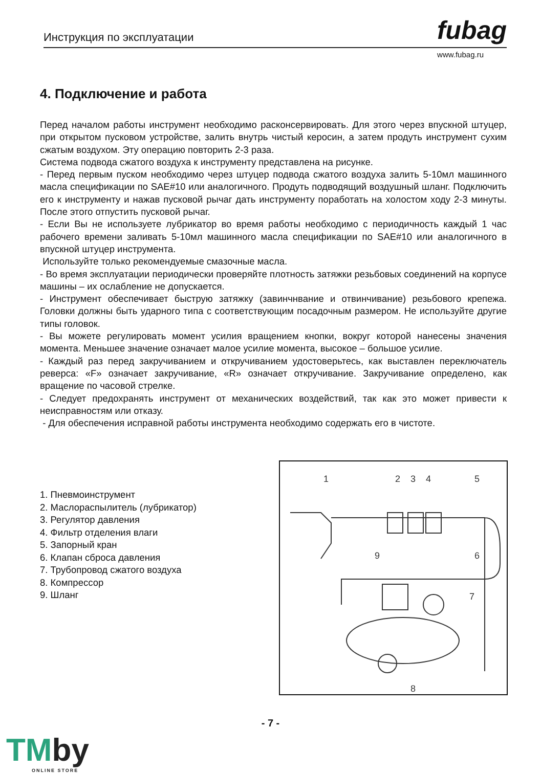Инструкция по эксплуатации fubag
www.fubag.ru
4. Подключение и работа
Перед началом работы инструмент необходимо расконсервировать. Для этого через впускной штуцер, при открытом пусковом устройстве, залить внутрь чистый керосин, а затем продуть инструмент сухим сжатым воздухом. Эту операцию повторить 2-3 раза.
Система подвода сжатого воздуха к инструменту представлена на рисунке.
- Перед первым пуском необходимо через штуцер подвода сжатого воздуха залить 5-10мл машинного масла спецификации по SAE#10 или аналогичного. Продуть подводящий воздушный шланг. Подключить его к инструменту и нажав пусковой рычаг дать инструменту поработать на холостом ходу 2-3 минуты. После этого отпустить пусковой рычаг.
- Если Вы не используете лубрикатор во время работы необходимо с периодичность каждый 1 час рабочего времени заливать 5-10мл машинного масла спецификации по SAE#10 или аналогичного в впускной штуцер инструмента.
Используйте только рекомендуемые смазочные масла.
- Во время эксплуатации периодически проверяйте плотность затяжки резьбовых соединений на корпусе машины – их ослабление не допускается.
- Инструмент обеспечивает быструю затяжку (завинчнвание и отвинчивание) резьбового крепежа. Головки должны быть ударного типа с соответствующим посадочным размером. Не используйте другие типы головок.
- Вы можете регулировать момент усилия вращением кнопки, вокруг которой нанесены значения момента. Меньшее значение означает малое усилие момента, высокое – большое усилие.
- Каждый раз перед закручиванием и откручиванием удостоверьтесь, как выставлен переключатель реверса: «F» означает закручивание, «R» означает откручивание. Закручивание определено, как вращение по часовой стрелке.
- Следует предохранять инструмент от механических воздействий, так как это может привести к неисправностям или отказу.
- Для обеспечения исправной работы инструмента необходимо содержать его в чистоте.
1. Пневмоинструмент
2. Маслораспылитель (лубрикатор)
3. Регулятор давления
4. Фильтр отделения влаги
5. Запорный кран
6. Клапан сброса давления
7. Трубопровод сжатого воздуха
8. Компрессор
9. Шланг
1
2
3
4
5
6
7
8
9
- 7 -
TMby
ONLINE STORE